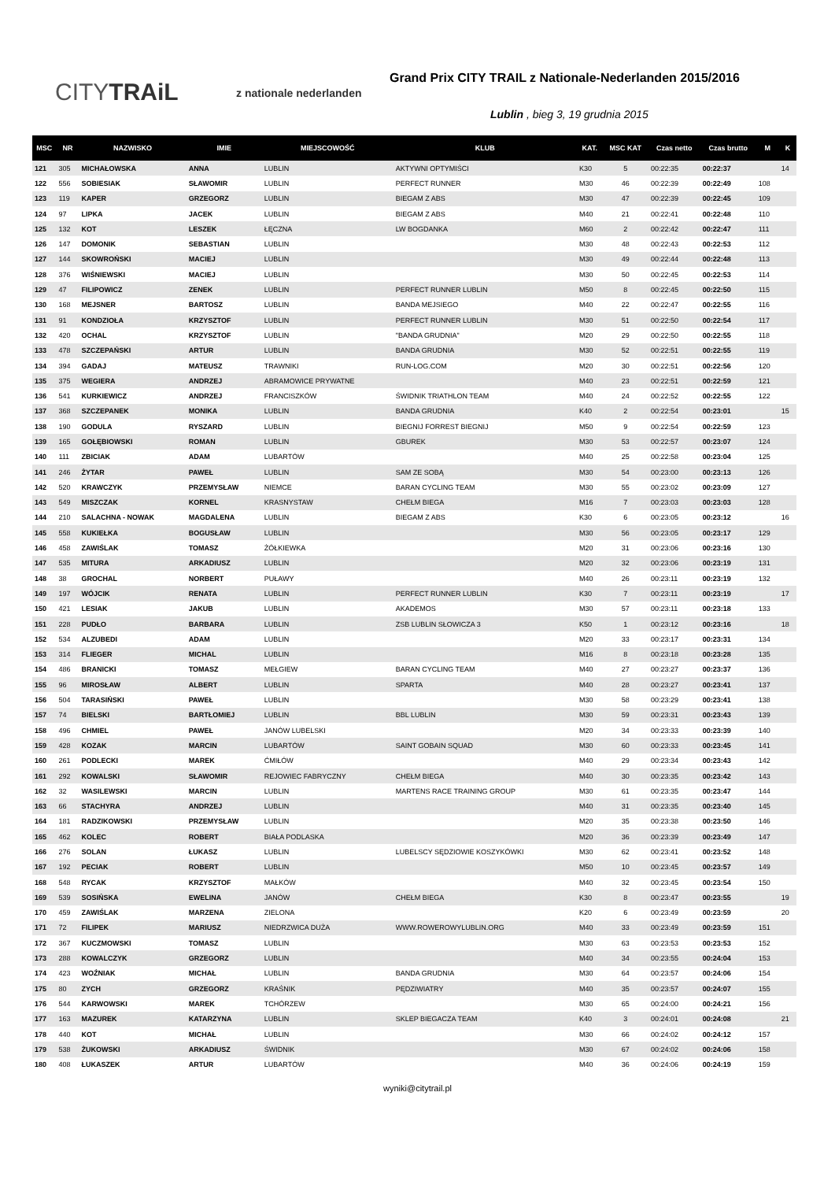CITYTRAiL z nationale nederlanden
Grand Prix CITY TRAIL z Nationale-Nederlanden 2015/2016
Lublin , bieg 3, 19 grudnia 2015
| MSC | NR | NAZWISKO | IMIE | MIEJSCOWOŚĆ | KLUB | KAT. | MSC KAT | Czas netto | Czas brutto | M | K |
| --- | --- | --- | --- | --- | --- | --- | --- | --- | --- | --- | --- |
| 121 | 305 | MICHAŁOWSKA | ANNA | LUBLIN | AKTYWNI OPTYMIŚCI | K30 | 5 | 00:22:35 | 00:22:37 | | 14 |
| 122 | 556 | SOBIESIAK | SŁAWOMIR | LUBLIN | PERFECT RUNNER | M30 | 46 | 00:22:39 | 00:22:49 | 108 | |
| 123 | 119 | KAPER | GRZEGORZ | LUBLIN | BIEGAM Z ABS | M30 | 47 | 00:22:39 | 00:22:45 | 109 | |
| 124 | 97 | LIPKA | JACEK | LUBLIN | BIEGAM Z ABS | M40 | 21 | 00:22:41 | 00:22:48 | 110 | |
| 125 | 132 | KOT | LESZEK | ŁĘCZNA | LW BOGDANKA | M60 | 2 | 00:22:42 | 00:22:47 | 111 | |
| 126 | 147 | DOMONIK | SEBASTIAN | LUBLIN | | M30 | 48 | 00:22:43 | 00:22:53 | 112 | |
| 127 | 144 | SKOWROŃSKI | MACIEJ | LUBLIN | | M30 | 49 | 00:22:44 | 00:22:48 | 113 | |
| 128 | 376 | WIŚNIEWSKI | MACIEJ | LUBLIN | | M30 | 50 | 00:22:45 | 00:22:53 | 114 | |
| 129 | 47 | FILIPOWICZ | ZENEK | LUBLIN | PERFECT RUNNER LUBLIN | M50 | 8 | 00:22:45 | 00:22:50 | 115 | |
| 130 | 168 | MEJSNER | BARTOSZ | LUBLIN | BANDA MEJSIEGO | M40 | 22 | 00:22:47 | 00:22:55 | 116 | |
| 131 | 91 | KONDZIOŁA | KRZYSZTOF | LUBLIN | PERFECT RUNNER LUBLIN | M30 | 51 | 00:22:50 | 00:22:54 | 117 | |
| 132 | 420 | OCHAL | KRZYSZTOF | LUBLIN | "BANDA GRUDNIA" | M20 | 29 | 00:22:50 | 00:22:55 | 118 | |
| 133 | 478 | SZCZEPAŃSKI | ARTUR | LUBLIN | BANDA GRUDNIA | M30 | 52 | 00:22:51 | 00:22:55 | 119 | |
| 134 | 394 | GADAJ | MATEUSZ | TRAWNIKI | RUN-LOG.COM | M20 | 30 | 00:22:51 | 00:22:56 | 120 | |
| 135 | 375 | WEGIERA | ANDRZEJ | ABRAMOWICE PRYWATNE | | M40 | 23 | 00:22:51 | 00:22:59 | 121 | |
| 136 | 541 | KURKIEWICZ | ANDRZEJ | FRANCISZKÓW | ŚWIDNIK TRIATHLON TEAM | M40 | 24 | 00:22:52 | 00:22:55 | 122 | |
| 137 | 368 | SZCZEPANEK | MONIKA | LUBLIN | BANDA GRUDNIA | K40 | 2 | 00:22:54 | 00:23:01 | | 15 |
| 138 | 190 | GODULA | RYSZARD | LUBLIN | BIEGNIJ FORREST BIEGNIJ | M50 | 9 | 00:22:54 | 00:22:59 | 123 | |
| 139 | 165 | GOŁĘBIOWSKI | ROMAN | LUBLIN | GBUREK | M30 | 53 | 00:22:57 | 00:23:07 | 124 | |
| 140 | 111 | ZBICIAK | ADAM | LUBARTÓW | | M40 | 25 | 00:22:58 | 00:23:04 | 125 | |
| 141 | 246 | ŻYTAR | PAWEŁ | LUBLIN | SAM ZE SOBĄ | M30 | 54 | 00:23:00 | 00:23:13 | 126 | |
| 142 | 520 | KRAWCZYK | PRZEMYSŁAW | NIEMCE | BARAN CYCLING TEAM | M30 | 55 | 00:23:02 | 00:23:09 | 127 | |
| 143 | 549 | MISZCZAK | KORNEL | KRASNYSTAW | CHEŁM BIEGA | M16 | 7 | 00:23:03 | 00:23:03 | 128 | |
| 144 | 210 | SALACHNA - NOWAK | MAGDALENA | LUBLIN | BIEGAM Z ABS | K30 | 6 | 00:23:05 | 00:23:12 | | 16 |
| 145 | 558 | KUKIEŁKA | BOGUSŁAW | LUBLIN | | M30 | 56 | 00:23:05 | 00:23:17 | 129 | |
| 146 | 458 | ZAWIŚLAK | TOMASZ | ŻÓŁKIEWKA | | M20 | 31 | 00:23:06 | 00:23:16 | 130 | |
| 147 | 535 | MITURA | ARKADIUSZ | LUBLIN | | M20 | 32 | 00:23:06 | 00:23:19 | 131 | |
| 148 | 38 | GROCHAL | NORBERT | PUŁAWY | | M40 | 26 | 00:23:11 | 00:23:19 | 132 | |
| 149 | 197 | WÓJCIK | RENATA | LUBLIN | PERFECT RUNNER LUBLIN | K30 | 7 | 00:23:11 | 00:23:19 | | 17 |
| 150 | 421 | LESIAK | JAKUB | LUBLIN | AKADEMOS | M30 | 57 | 00:23:11 | 00:23:18 | 133 | |
| 151 | 228 | PUDŁO | BARBARA | LUBLIN | ZSB LUBLIN SŁOWICZA 3 | K50 | 1 | 00:23:12 | 00:23:16 | | 18 |
| 152 | 534 | ALZUBEDI | ADAM | LUBLIN | | M20 | 33 | 00:23:17 | 00:23:31 | 134 | |
| 153 | 314 | FLIEGER | MICHAL | LUBLIN | | M16 | 8 | 00:23:18 | 00:23:28 | 135 | |
| 154 | 486 | BRANICKI | TOMASZ | MEŁGIEW | BARAN CYCLING TEAM | M40 | 27 | 00:23:27 | 00:23:37 | 136 | |
| 155 | 96 | MIROSŁAW | ALBERT | LUBLIN | SPARTA | M40 | 28 | 00:23:27 | 00:23:41 | 137 | |
| 156 | 504 | TARASIŃSKI | PAWEŁ | LUBLIN | | M30 | 58 | 00:23:29 | 00:23:41 | 138 | |
| 157 | 74 | BIELSKI | BARTŁOMIEJ | LUBLIN | BBL LUBLIN | M30 | 59 | 00:23:31 | 00:23:43 | 139 | |
| 158 | 496 | CHMIEL | PAWEŁ | JANÓW LUBELSKI | | M20 | 34 | 00:23:33 | 00:23:39 | 140 | |
| 159 | 428 | KOZAK | MARCIN | LUBARTÓW | SAINT GOBAIN SQUAD | M30 | 60 | 00:23:33 | 00:23:45 | 141 | |
| 160 | 261 | PODLECKI | MAREK | ĆMIŁÓW | | M40 | 29 | 00:23:34 | 00:23:43 | 142 | |
| 161 | 292 | KOWALSKI | SŁAWOMIR | REJOWIEC FABRYCZNY | CHEŁM BIEGA | M40 | 30 | 00:23:35 | 00:23:42 | 143 | |
| 162 | 32 | WASILEWSKI | MARCIN | LUBLIN | MARTENS RACE TRAINING GROUP | M30 | 61 | 00:23:35 | 00:23:47 | 144 | |
| 163 | 66 | STACHYRA | ANDRZEJ | LUBLIN | | M40 | 31 | 00:23:35 | 00:23:40 | 145 | |
| 164 | 181 | RADZIKOWSKI | PRZEMYSŁAW | LUBLIN | | M20 | 35 | 00:23:38 | 00:23:50 | 146 | |
| 165 | 462 | KOLEC | ROBERT | BIAŁA PODLASKA | | M20 | 36 | 00:23:39 | 00:23:49 | 147 | |
| 166 | 276 | SOLAN | ŁUKASZ | LUBLIN | LUBELSCY SĘDZIOWIE KOSZYKÓWKI | M30 | 62 | 00:23:41 | 00:23:52 | 148 | |
| 167 | 192 | PECIAK | ROBERT | LUBLIN | | M50 | 10 | 00:23:45 | 00:23:57 | 149 | |
| 168 | 548 | RYCAK | KRZYSZTOF | MAŁKÓW | | M40 | 32 | 00:23:45 | 00:23:54 | 150 | |
| 169 | 539 | SOSIŃSKA | EWELINA | JANÓW | CHEŁM BIEGA | K30 | 8 | 00:23:47 | 00:23:55 | | 19 |
| 170 | 459 | ZAWIŚLAK | MARZENA | ZIELONA | | K20 | 6 | 00:23:49 | 00:23:59 | | 20 |
| 171 | 72 | FILIPEK | MARIUSZ | NIEDRZWICA DUŻA | WWW.ROWEROWYLUBLIN.ORG | M40 | 33 | 00:23:49 | 00:23:59 | 151 | |
| 172 | 367 | KUCZMOWSKI | TOMASZ | LUBLIN | | M30 | 63 | 00:23:53 | 00:23:53 | 152 | |
| 173 | 288 | KOWALCZYK | GRZEGORZ | LUBLIN | | M40 | 34 | 00:23:55 | 00:24:04 | 153 | |
| 174 | 423 | WOŹNIAK | MICHAŁ | LUBLIN | BANDA GRUDNIA | M30 | 64 | 00:23:57 | 00:24:06 | 154 | |
| 175 | 80 | ZYCH | GRZEGORZ | KRAŚNIK | PĘDZIWIATRY | M40 | 35 | 00:23:57 | 00:24:07 | 155 | |
| 176 | 544 | KARWOWSKI | MAREK | TCHÓRZEW | | M30 | 65 | 00:24:00 | 00:24:21 | 156 | |
| 177 | 163 | MAZUREK | KATARZYNA | LUBLIN | SKLEP BIEGACZA TEAM | K40 | 3 | 00:24:01 | 00:24:08 | | 21 |
| 178 | 440 | KOT | MICHAŁ | LUBLIN | | M30 | 66 | 00:24:02 | 00:24:12 | 157 | |
| 179 | 538 | ŻUKOWSKI | ARKADIUSZ | ŚWIDNIK | | M30 | 67 | 00:24:02 | 00:24:06 | 158 | |
| 180 | 408 | ŁUKASZEK | ARTUR | LUBARTÓW | | M40 | 36 | 00:24:06 | 00:24:19 | 159 | |
wyniki@citytrail.pl